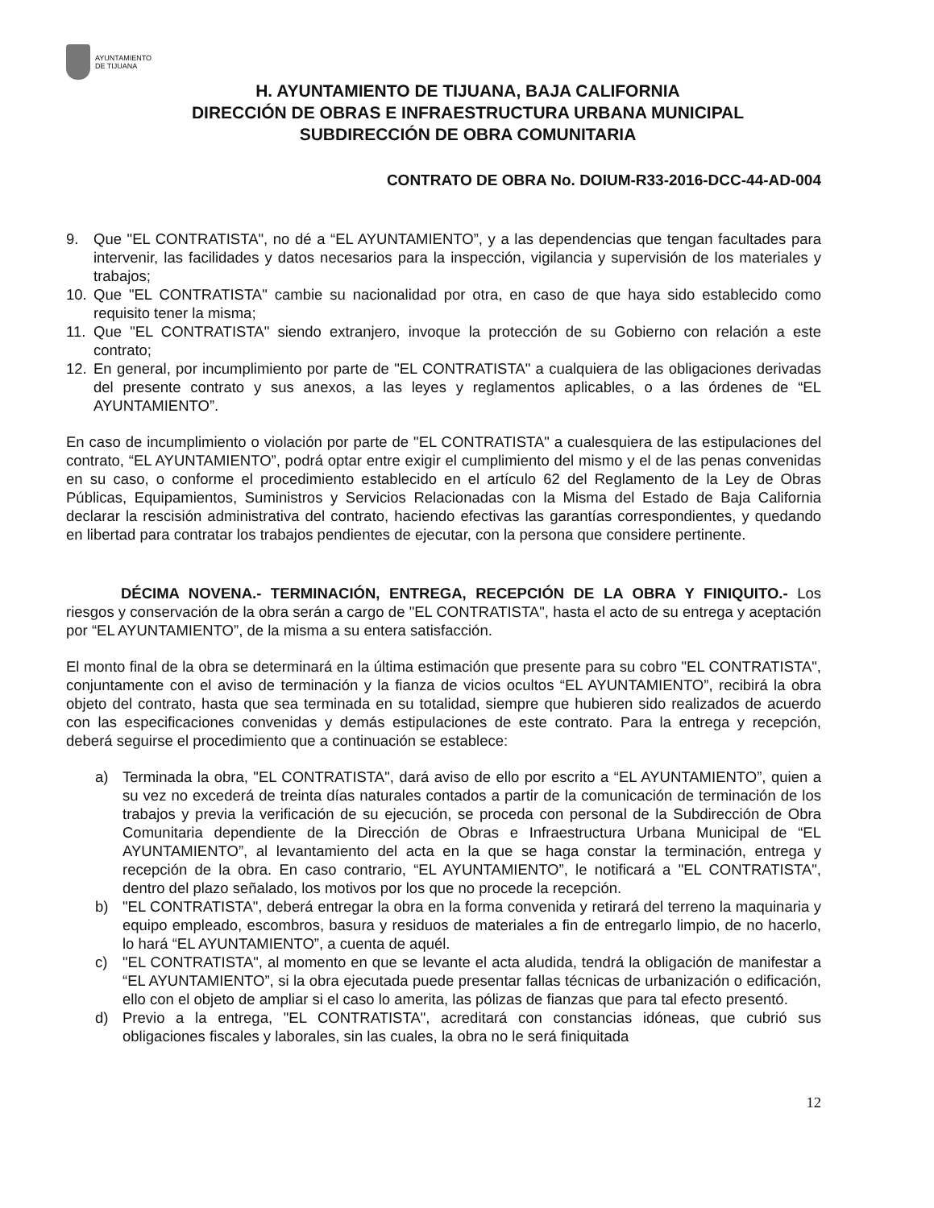AYUNTAMIENTO
DE TIJUANA
H. AYUNTAMIENTO DE TIJUANA, BAJA CALIFORNIA
DIRECCIÓN DE OBRAS E INFRAESTRUCTURA URBANA MUNICIPAL
SUBDIRECCIÓN DE OBRA COMUNITARIA
CONTRATO DE OBRA No. DOIUM-R33-2016-DCC-44-AD-004
9. Que "EL CONTRATISTA", no dé a “EL AYUNTAMIENTO”, y a las dependencias que tengan facultades para intervenir, las facilidades y datos necesarios para la inspección, vigilancia y supervisión de los materiales y trabajos;
10. Que "EL CONTRATISTA" cambie su nacionalidad por otra, en caso de que haya sido establecido como requisito tener la misma;
11. Que "EL CONTRATISTA" siendo extranjero, invoque la protección de su Gobierno con relación a este contrato;
12. En general, por incumplimiento por parte de "EL CONTRATISTA" a cualquiera de las obligaciones derivadas del presente contrato y sus anexos, a las leyes y reglamentos aplicables, o a las órdenes de “EL AYUNTAMIENTO”.
En caso de incumplimiento o violación por parte de "EL CONTRATISTA" a cualesquiera de las estipulaciones del contrato, “EL AYUNTAMIENTO”, podrá optar entre exigir el cumplimiento del mismo y el de las penas convenidas en su caso, o conforme el procedimiento establecido en el artículo 62 del Reglamento de la Ley de Obras Públicas, Equipamientos, Suministros y Servicios Relacionadas con la Misma del Estado de Baja California declarar la rescisión administrativa del contrato, haciendo efectivas las garantías correspondientes, y quedando en libertad para contratar los trabajos pendientes de ejecutar, con la persona que considere pertinente.
DÉCIMA NOVENA.- TERMINACIÓN, ENTREGA, RECEPCIÓN DE LA OBRA Y FINIQUITO.- Los riesgos y conservación de la obra serán a cargo de "EL CONTRATISTA", hasta el acto de su entrega y aceptación por “EL AYUNTAMIENTO”, de la misma a su entera satisfacción.
El monto final de la obra se determinará en la última estimación que presente para su cobro "EL CONTRATISTA", conjuntamente con el aviso de terminación y la fianza de vicios ocultos “EL AYUNTAMIENTO”, recibirá la obra objeto del contrato, hasta que sea terminada en su totalidad, siempre que hubieren sido realizados de acuerdo con las especificaciones convenidas y demás estipulaciones de este contrato. Para la entrega y recepción, deberá seguirse el procedimiento que a continuación se establece:
a) Terminada la obra, "EL CONTRATISTA", dará aviso de ello por escrito a “EL AYUNTAMIENTO”, quien a su vez no excederá de treinta días naturales contados a partir de la comunicación de terminación de los trabajos y previa la verificación de su ejecución, se proceda con personal de la Subdirección de Obra Comunitaria dependiente de la Dirección de Obras e Infraestructura Urbana Municipal de “EL AYUNTAMIENTO”, al levantamiento del acta en la que se haga constar la terminación, entrega y recepción de la obra. En caso contrario, “EL AYUNTAMIENTO”, le notificará a "EL CONTRATISTA", dentro del plazo señalado, los motivos por los que no procede la recepción.
b) "EL CONTRATISTA", deberá entregar la obra en la forma convenida y retirará del terreno la maquinaria y equipo empleado, escombros, basura y residuos de materiales a fin de entregarlo limpio, de no hacerlo, lo hará “EL AYUNTAMIENTO”, a cuenta de aquél.
c) "EL CONTRATISTA", al momento en que se levante el acta aludida, tendrá la obligación de manifestar a “EL AYUNTAMIENTO”, si la obra ejecutada puede presentar fallas técnicas de urbanización o edificación, ello con el objeto de ampliar si el caso lo amerita, las pólizas de fianzas que para tal efecto presentó.
d) Previo a la entrega, "EL CONTRATISTA", acreditará con constancias idóneas, que cubrió sus obligaciones fiscales y laborales, sin las cuales, la obra no le será finiquitada
12